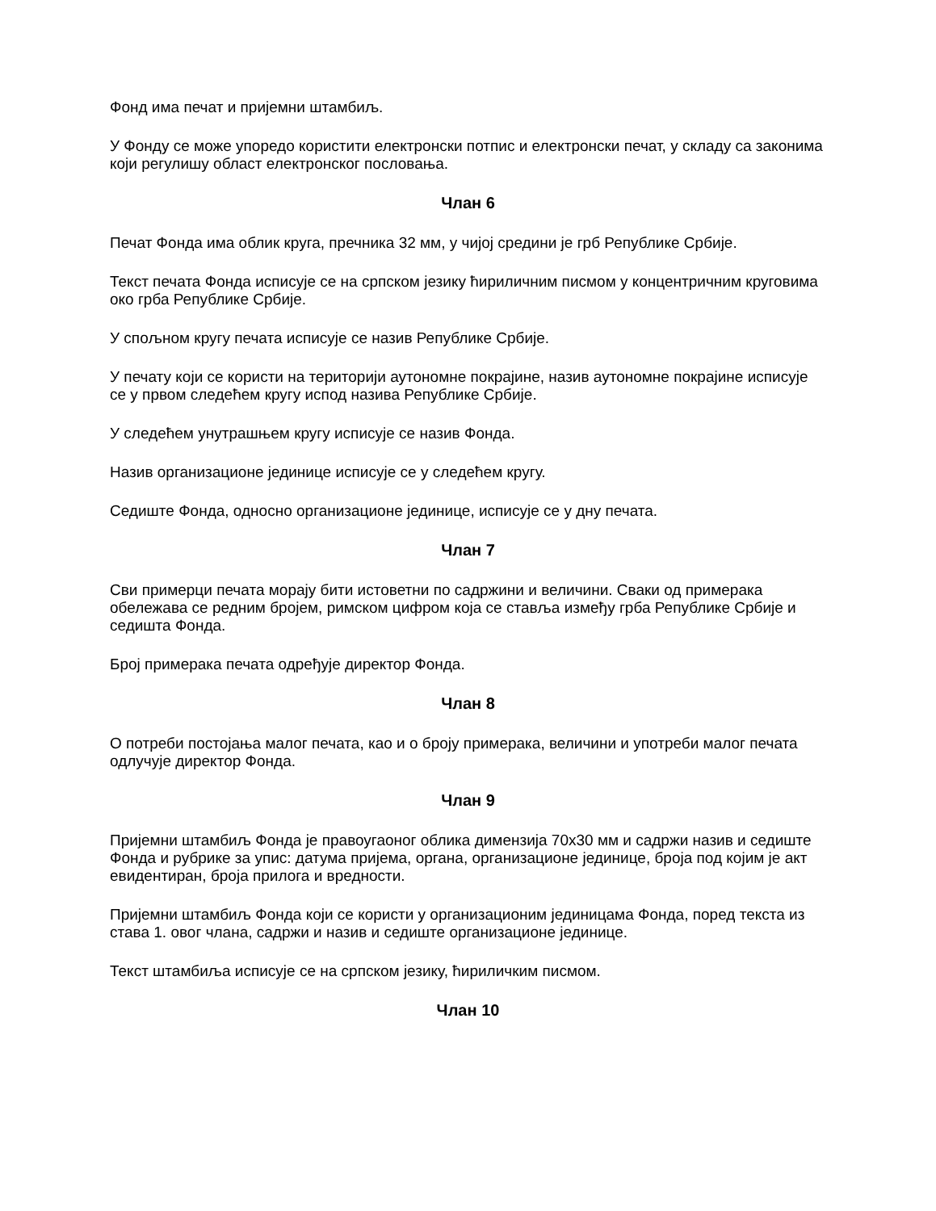Фонд има печат и пријемни штамбиљ.
У Фонду се може упоредо користити електронски потпис и електронски печат, у складу са законима који регулишу област електронског пословања.
Члан 6
Печат Фонда има облик круга, пречника 32 мм, у чијој средини је грб Републике Србије.
Текст печата Фонда исписује се на српском језику ћириличним писмом у концентричним круговима око грба Републике Србије.
У спољном кругу печата исписује се назив Републике Србије.
У печату који се користи на територији аутономне покрајине, назив аутономне покрајине исписује се у првом следећем кругу испод назива Републике Србије.
У следећем унутрашњем кругу исписује се назив Фонда.
Назив организационе јединице исписује се у следећем кругу.
Седиште Фонда, односно организационе јединице, исписује се у дну печата.
Члан 7
Сви примерци печата морају бити истоветни по садржини и величини. Сваки од примерака обележава се редним бројем, римском цифром која се ставља између грба Републике Србије и седишта Фонда.
Број примерака печата одређује директор Фонда.
Члан 8
О потреби постојања малог печата, као и о броју примерака, величини и употреби малог печата одлучује директор Фонда.
Члан 9
Пријемни штамбиљ Фонда је правоугаоног облика димензија 70х30 мм и садржи назив и седиште Фонда и рубрике за упис: датума пријема, органа, организационе јединице, броја под којим је акт евидентиран, броја прилога и вредности.
Пријемни штамбиљ Фонда који се користи у организационим јединицама Фонда, поред текста из става 1. овог члана, садржи и назив и седиште организационе јединице.
Текст штамбиља исписује се на српском језику, ћириличким писмом.
Члан 10